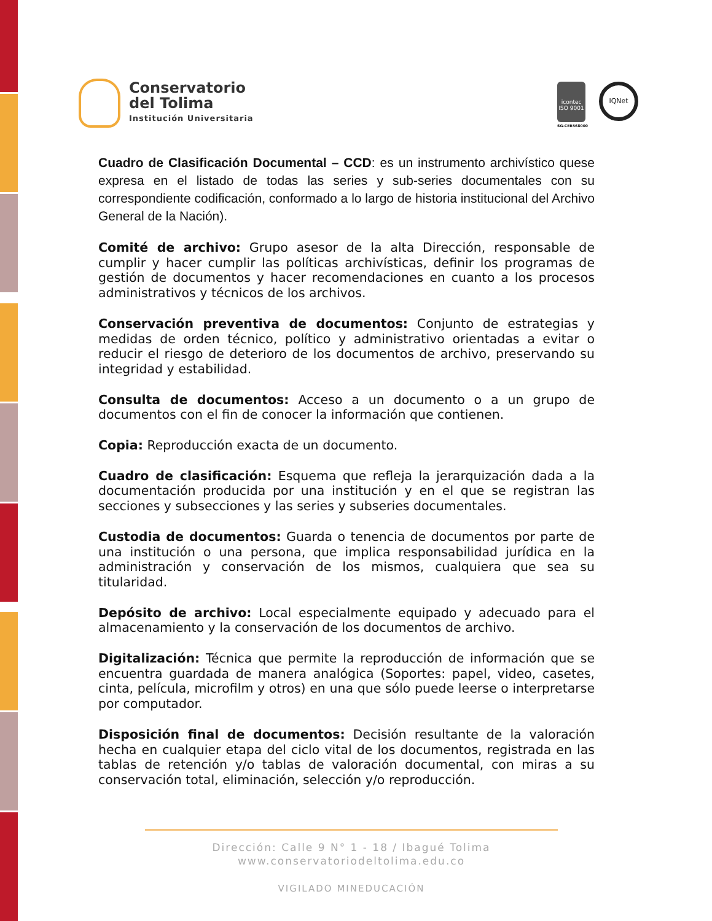Conservatorio
del Tolima
Institución Universitaria
icontec
ISO 9001
SG-CER568000
IQNet
Cuadro de Clasificación Documental – CCD: es un instrumento archivístico quese expresa en el listado de todas las series y sub-series documentales con su correspondiente codificación, conformado a lo largo de historia institucional del Archivo General de la Nación).
Comité de archivo: Grupo asesor de la alta Dirección, responsable de cumplir y hacer cumplir las políticas archivísticas, definir los programas de gestión de documentos y hacer recomendaciones en cuanto a los procesos administrativos y técnicos de los archivos.
Conservación preventiva de documentos: Conjunto de estrategias y medidas de orden técnico, político y administrativo orientadas a evitar o reducir el riesgo de deterioro de los documentos de archivo, preservando su integridad y estabilidad.
Consulta de documentos: Acceso a un documento o a un grupo de documentos con el fin de conocer la información que contienen.
Copia: Reproducción exacta de un documento.
Cuadro de clasificación: Esquema que refleja la jerarquización dada a la documentación producida por una institución y en el que se registran las secciones y subsecciones y las series y subseries documentales.
Custodia de documentos: Guarda o tenencia de documentos por parte de una institución o una persona, que implica responsabilidad jurídica en la administración y conservación de los mismos, cualquiera que sea su titularidad.
Depósito de archivo: Local especialmente equipado y adecuado para el almacenamiento y la conservación de los documentos de archivo.
Digitalización: Técnica que permite la reproducción de información que se encuentra guardada de manera analógica (Soportes: papel, video, casetes, cinta, película, microfilm y otros) en una que sólo puede leerse o interpretarse por computador.
Disposición final de documentos: Decisión resultante de la valoración hecha en cualquier etapa del ciclo vital de los documentos, registrada en las tablas de retención y/o tablas de valoración documental, con miras a su conservación total, eliminación, selección y/o reproducción.
Dirección: Calle 9 N° 1 - 18 / Ibagué Tolima
www.conservatoriodeltolima.edu.co
VIGILADO MINEDUCACIÓN